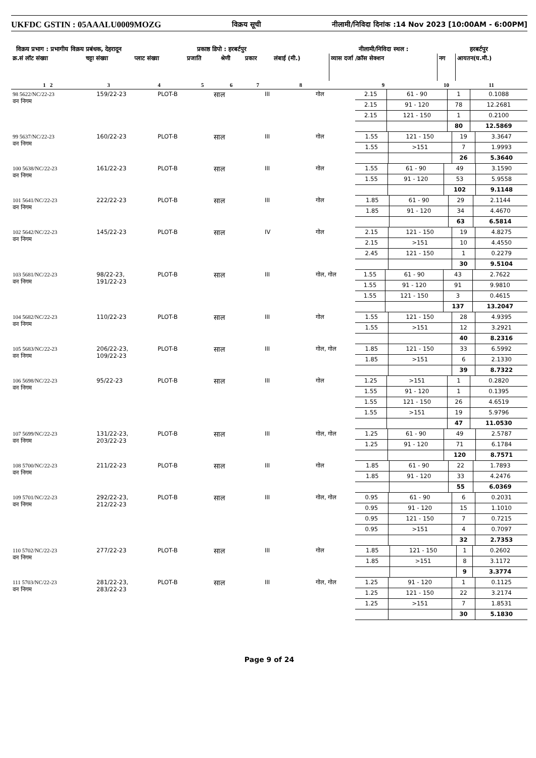UKFDC GSTIN : 05AAALU0009MOZG विक्रय सूची नीलामी/निविदा दिनांक :14 Nov 2023 [10:00AM - 6:00PM]
विक्रय प्रभाग : प्रभागीय विक्रय प्रबंधक, देहरादून प्रकाष्ठ डिपो : हरबर्टपुर नीलामी/निविदा स्थल : हरबर्टपुर
| क्र.सं लॉट संख्या | चट्टा संख्या | प्लाट संख्या | प्रजाति | श्रेणी | प्रकार | लंबाई (मी.) | व्यास दर्जा /क्रॉस सेक्शन | नग | आयतन(घ.मी.) |
| --- | --- | --- | --- | --- | --- | --- | --- | --- | --- |
| 1 2 | 3 | 4 | 5 | 6 | 7 | 8 | 9 | 10 | 11 |
| 98 5622/NC/22-23 वन निगम | 159/22-23 | PLOT-B | साल | III | गोल | / 2.15 / 61 - 90 / 1 / 0.1088 / / 2.15 / 91 - 120 / 78 / 12.2681 / / 2.15 / 121 - 150 / 1 / 0.2100 / / / / 80 / 12.5869 / |
| 99 5637/NC/22-23 वन निगम | 160/22-23 | PLOT-B | साल | III | गोल | / 1.55 / 121 - 150 / 19 / 3.3647 / / 1.55 / >151 / 7 / 1.9993 / / / / 26 / 5.3640 / |
| 100 5638/NC/22-23 वन निगम | 161/22-23 | PLOT-B | साल | III | गोल | / 1.55 / 61 - 90 / 49 / 3.1590 / / 1.55 / 91 - 120 / 53 / 5.9558 / / / / 102 / 9.1148 / |
| 101 5641/NC/22-23 वन निगम | 222/22-23 | PLOT-B | साल | III | गोल | / 1.85 / 61 - 90 / 29 / 2.1144 / / 1.85 / 91 - 120 / 34 / 4.4670 / / / / 63 / 6.5814 / |
| 102 5642/NC/22-23 वन निगम | 145/22-23 | PLOT-B | साल | IV | गोल | / 2.15 / 121 - 150 / 19 / 4.8275 / / 2.15 / >151 / 10 / 4.4550 / / 2.45 / 121 - 150 / 1 / 0.2279 / / / / 30 / 9.5104 / |
| 103 5681/NC/22-23 वन निगम | 98/22-23, 191/22-23 | PLOT-B | साल | III | गोल, गोल | / 1.55 / 61 - 90 / 43 / 2.7622 / / 1.55 / 91 - 120 / 91 / 9.9810 / / 1.55 / 121 - 150 / 3 / 0.4615 / / / / 137 / 13.2047 / |
| 104 5682/NC/22-23 वन निगम | 110/22-23 | PLOT-B | साल | III | गोल | / 1.55 / 121 - 150 / 28 / 4.9395 / / 1.55 / >151 / 12 / 3.2921 / / / / 40 / 8.2316 / |
| 105 5683/NC/22-23 वन निगम | 206/22-23, 109/22-23 | PLOT-B | साल | III | गोल, गोल | / 1.85 / 121 - 150 / 33 / 6.5992 / / 1.85 / >151 / 6 / 2.1330 / / / / 39 / 8.7322 / |
| 106 5698/NC/22-23 वन निगम | 95/22-23 | PLOT-B | साल | III | गोल | / 1.25 / >151 / 1 / 0.2820 / / 1.55 / 91 - 120 / 1 / 0.1395 / / 1.55 / 121 - 150 / 26 / 4.6519 / / 1.55 / >151 / 19 / 5.9796 / / / / 47 / 11.0530 / |
| 107 5699/NC/22-23 वन निगम | 131/22-23, 203/22-23 | PLOT-B | साल | III | गोल, गोल | / 1.25 / 61 - 90 / 49 / 2.5787 / / 1.25 / 91 - 120 / 71 / 6.1784 / / / / 120 / 8.7571 / |
| 108 5700/NC/22-23 वन निगम | 211/22-23 | PLOT-B | साल | III | गोल | / 1.85 / 61 - 90 / 22 / 1.7893 / / 1.85 / 91 - 120 / 33 / 4.2476 / / / / 55 / 6.0369 / |
| 109 5701/NC/22-23 वन निगम | 292/22-23, 212/22-23 | PLOT-B | साल | III | गोल, गोल | / 0.95 / 61 - 90 / 6 / 0.2031 / / 0.95 / 91 - 120 / 15 / 1.1010 / / 0.95 / 121 - 150 / 7 / 0.7215 / / 0.95 / >151 / 4 / 0.7097 / / / / 32 / 2.7353 / |
| 110 5702/NC/22-23 वन निगम | 277/22-23 | PLOT-B | साल | III | गोल | / 1.85 / 121 - 150 / 1 / 0.2602 / / 1.85 / >151 / 8 / 3.1172 / / / / 9 / 3.3774 / |
| 111 5703/NC/22-23 वन निगम | 281/22-23, 283/22-23 | PLOT-B | साल | III | गोल, गोल | / 1.25 / 91 - 120 / 1 / 0.1125 / / 1.25 / 121 - 150 / 22 / 3.2174 / / 1.25 / >151 / 7 / 1.8531 / / / / 30 / 5.1830 / |
Page 9 of 24